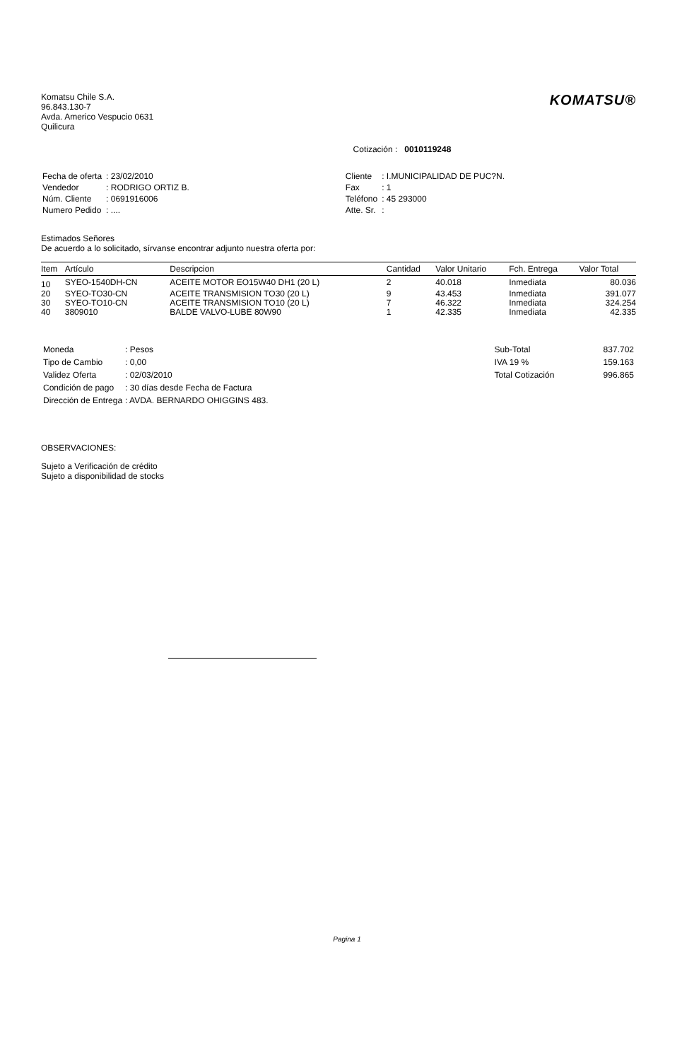Komatsu Chile S.A.
96.843.130-7
Avda. Americo Vespucio 0631
Quilicura
KOMATSU®
Cotización : 0010119248
| Fecha de oferta | : 23/02/2010 |
| Vendedor | : RODRIGO ORTIZ B. |
| Núm. Cliente | : 0691916006 |
| Numero Pedido | : .... |
| Cliente | : I.MUNICIPALIDAD DE PUC?N. |
| Fax | : 1 |
| Teléfono | : 45 293000 |
| Atte. Sr. | : |
Estimados Señores
De acuerdo a lo solicitado, sírvanse encontrar adjunto nuestra oferta por:
| Item | Artículo | Descripcion | Cantidad | Valor Unitario | Fch. Entrega | Valor Total |
| --- | --- | --- | --- | --- | --- | --- |
| 10 | SYEO-1540DH-CN | ACEITE MOTOR EO15W40 DH1 (20 L) | 2 | 40.018 | Inmediata | 80.036 |
| 20 | SYEO-TO30-CN | ACEITE TRANSMISION TO30 (20 L) | 9 | 43.453 | Inmediata | 391.077 |
| 30 | SYEO-TO10-CN | ACEITE TRANSMISION TO10 (20 L) | 7 | 46.322 | Inmediata | 324.254 |
| 40 | 3809010 | BALDE VALVO-LUBE 80W90 | 1 | 42.335 | Inmediata | 42.335 |
| Moneda | : Pesos |
| Tipo de Cambio | : 0,00 |
| Validez Oferta | : 02/03/2010 |
| Condición de pago | : 30 días desde Fecha de Factura |
| Dirección de Entrega | : AVDA. BERNARDO OHIGGINS 483. |
| Sub-Total | 837.702 |
| IVA 19 % | 159.163 |
| Total Cotización | 996.865 |
OBSERVACIONES:
Sujeto a Verificación de crédito
Sujeto a disponibilidad de stocks
Pagina 1